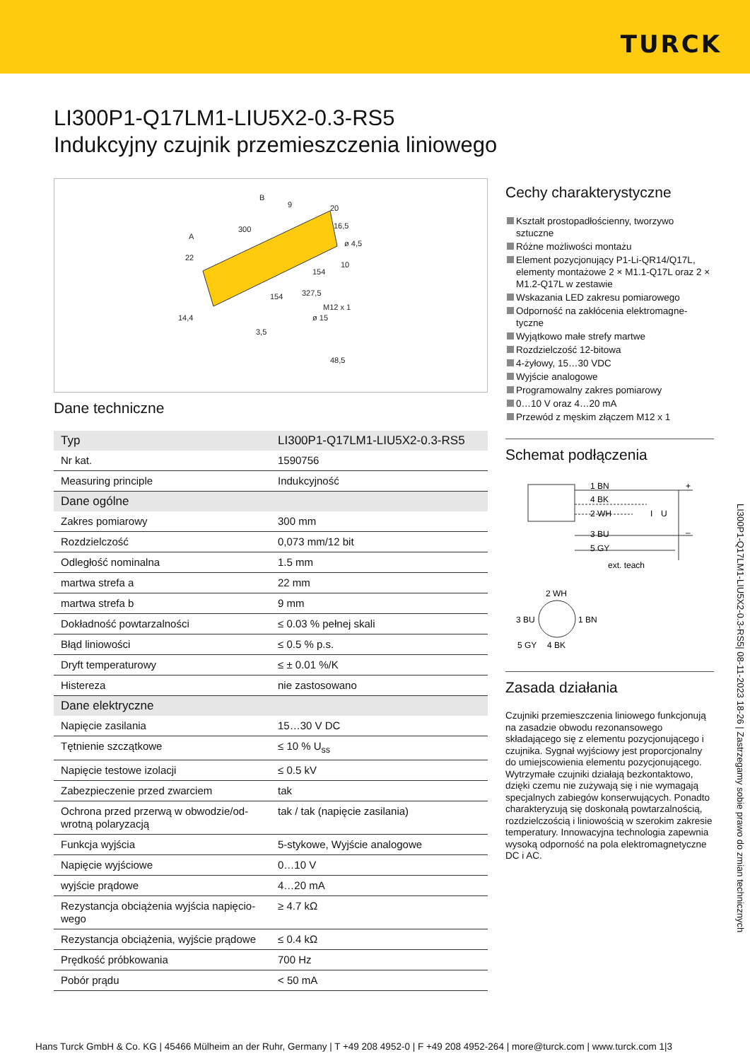TURCK
LI300P1-Q17LM1-LIU5X2-0.3-RS5
Indukcyjny czujnik przemieszczenia liniowego
B
9
20
A
300
16,5
ø 4,5
22
10
154
154
327,5
M12 x 1
ø 15
14,4
3,5
48,5
Dane techniczne
| Typ | LI300P1-Q17LM1-LIU5X2-0.3-RS5 |
| Nr kat. | 1590756 |
| Measuring principle | Indukcyjność |
| Dane ogólne | |
| Zakres pomiarowy | 300 mm |
| Rozdzielczość | 0,073 mm/12 bit |
| Odległość nominalna | 1.5 mm |
| martwa strefa a | 22 mm |
| martwa strefa b | 9 mm |
| Dokładność powtarzalności | ≤ 0.03 % pełnej skali |
| Błąd liniowości | ≤ 0.5 % p.s. |
| Dryft temperaturowy | ≤ ± 0.01 %/K |
| Histereza | nie zastosowano |
| Dane elektryczne | |
| Napięcie zasilania | 15…30 V DC |
| Tętnienie szczątkowe | ≤ 10 % U<sub>ss</sub> |
| Napięcie testowe izolacji | ≤ 0.5 kV |
| Zabezpieczenie przed zwarciem | tak |
| Ochrona przed przerwą w obwodzie/od-wrotną polaryzacją | tak / tak (napięcie zasilania) |
| Funkcja wyjścia | 5-stykowe, Wyjście analogowe |
| Napięcie wyjściowe | 0…10 V |
| wyjście prądowe | 4…20 mA |
| Rezystancja obciążenia wyjścia napięcio-wego | ≥ 4.7 kΩ |
| Rezystancja obciążenia, wyjście prądowe | ≤ 0.4 kΩ |
| Prędkość próbkowania | 700 Hz |
| Pobór prądu | < 50 mA |
Cechy charakterystyczne
Kształt prostopadłościenny, tworzywo sztuczne
Różne możliwości montażu
Element pozycjonujący P1-Li-QR14/Q17L, elementy montażowe 2 × M1.1-Q17L oraz 2 × M1.2-Q17L w zestawie
Wskazania LED zakresu pomiarowego
Odporność na zakłócenia elektromagne-tyczne
Wyjątkowo małe strefy martwe
Rozdzielczość 12-bitowa
4-żyłowy, 15…30 VDC
Wyjście analogowe
Programowalny zakres pomiarowy
0…10 V oraz 4…20 mA
Przewód z męskim złączem M12 x 1
Schemat podłączenia
1 BN
4 BK
2 WH
I
U
3 BU
5 GY
+
–
ext. teach
2 WH
3 BU
1 BN
5 GY
4 BK
Zasada działania
Czujniki przemieszczenia liniowego funkcjonują na zasadzie obwodu rezonansowego składającego się z elementu pozycjonującego i czujnika. Sygnał wyjściowy jest proporcjonalny do umiejscowienia elementu pozycjonującego. Wytrzymałe czujniki działają bezkontaktowo, dzięki czemu nie zużywają się i nie wymagają specjalnych zabiegów konserwujących. Ponadto charakteryzują się doskonałą powtarzalnością, rozdzielczością i liniowością w szerokim zakresie temperatury. Innowacyjna technologia zapewnia wysoką odporność na pola elektromagnetyczne DC i AC.
LI300P1-Q17LM1-LIU5X2-0.3-RS5| 08-11-2023 18-26 | Zastrzegamy sobie prawo do zmian technicznych
Hans Turck GmbH & Co. KG | 45466 Mülheim an der Ruhr, Germany | T +49 208 4952-0 | F +49 208 4952-264 | more@turck.com | www.turck.com 1|3